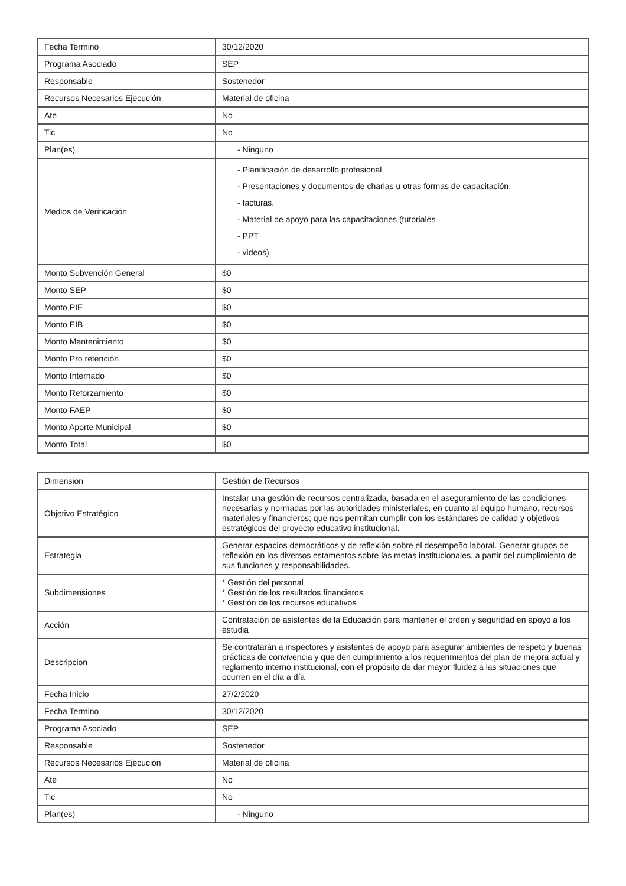| Fecha Termino | 30/12/2020 |
| Programa Asociado | SEP |
| Responsable | Sostenedor |
| Recursos Necesarios Ejecución | Material de oficina |
| Ate | No |
| Tic | No |
| Plan(es) | - Ninguno |
| Medios de Verificación | - Planificación de desarrollo profesional - Presentaciones y documentos de charlas u otras formas de capacitación. - facturas. - Material de apoyo para las capacitaciones (tutoriales - PPT - videos) |
| Monto Subvención General | $0 |
| Monto SEP | $0 |
| Monto PIE | $0 |
| Monto EIB | $0 |
| Monto Mantenimiento | $0 |
| Monto Pro retención | $0 |
| Monto Internado | $0 |
| Monto Reforzamiento | $0 |
| Monto FAEP | $0 |
| Monto Aporte Municipal | $0 |
| Monto Total | $0 |
| Dimension | Gestión de Recursos |
| Objetivo Estratégico | Instalar una gestión de recursos centralizada, basada en el aseguramiento de las condiciones necesarias y normadas por las autoridades ministeriales, en cuanto al equipo humano, recursos materiales y financieros; que nos permitan cumplir con los estándares de calidad y objetivos estratégicos del proyecto educativo institucional. |
| Estrategia | Generar espacios democráticos y de reflexión sobre el desempeño laboral. Generar grupos de reflexión en los diversos estamentos sobre las metas institucionales, a partir del cumplimiento de sus funciones y responsabilidades. |
| Subdimensiones | * Gestión del personal * Gestión de los resultados financieros * Gestión de los recursos educativos |
| Acción | Contratación de asistentes de la Educación para mantener el orden y seguridad en apoyo a los estudia |
| Descripcion | Se contratarán a inspectores y asistentes de apoyo para asegurar ambientes de respeto y buenas prácticas de convivencia y que den cumplimiento a los requerimientos del plan de mejora actual y reglamento interno institucional, con el propósito de dar mayor fluidez a las situaciones que ocurren en el día a día |
| Fecha Inicio | 27/2/2020 |
| Fecha Termino | 30/12/2020 |
| Programa Asociado | SEP |
| Responsable | Sostenedor |
| Recursos Necesarios Ejecución | Material de oficina |
| Ate | No |
| Tic | No |
| Plan(es) | - Ninguno |